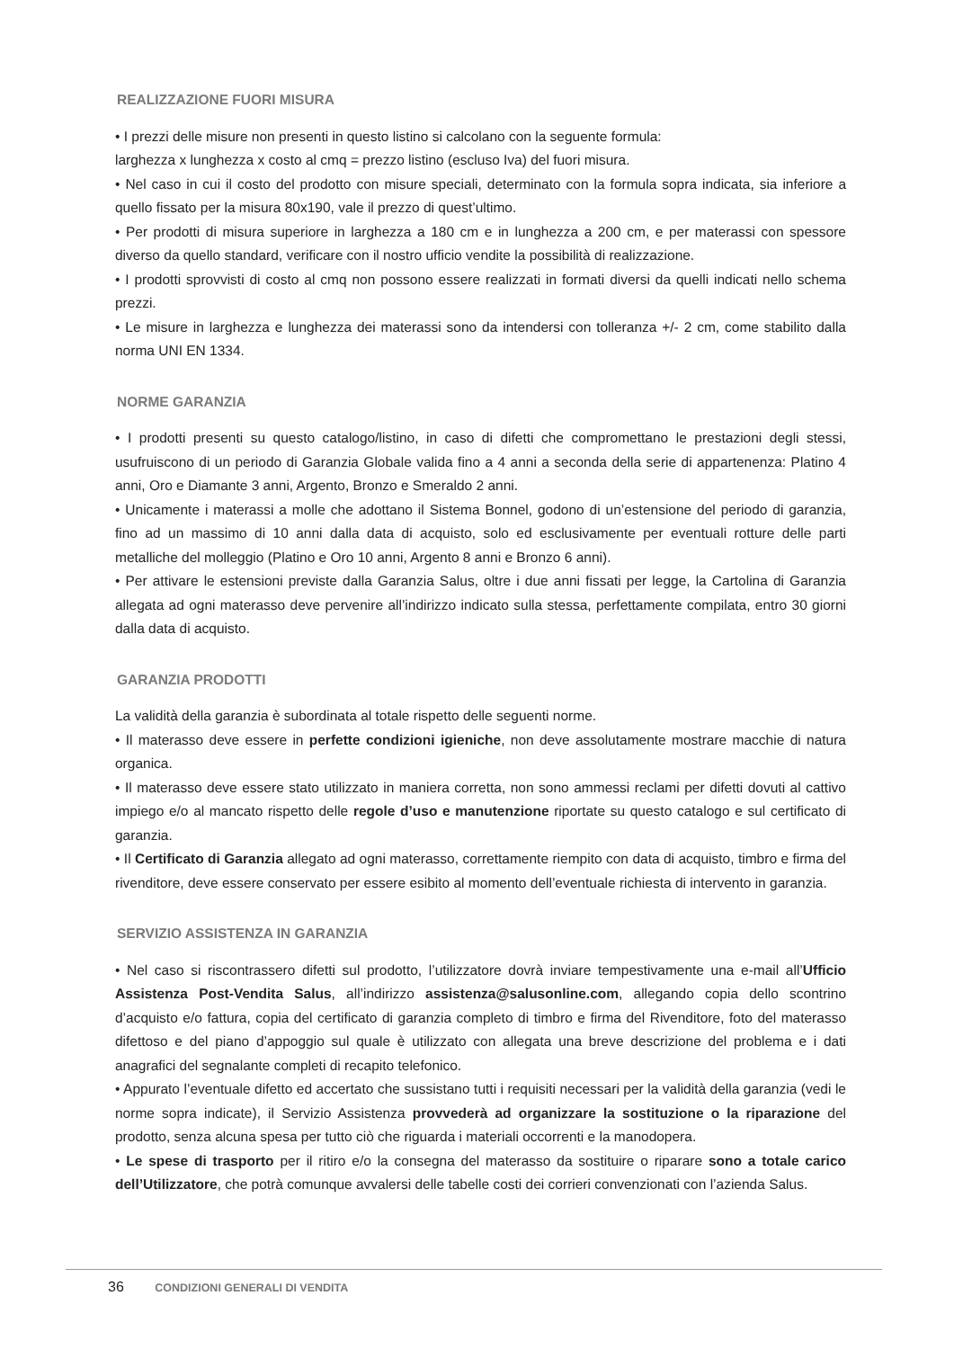REALIZZAZIONE FUORI MISURA
• I prezzi delle misure non presenti in questo listino si calcolano con la seguente formula:
larghezza x lunghezza x costo al cmq = prezzo listino (escluso Iva) del fuori misura.
• Nel caso in cui il costo del prodotto con misure speciali, determinato con la formula sopra indicata, sia inferiore a quello fissato per la misura 80x190, vale il prezzo di quest’ultimo.
• Per prodotti di misura superiore in larghezza a 180 cm e in lunghezza a 200 cm, e per materassi con spessore diverso da quello standard, verificare con il nostro ufficio vendite la possibilità di realizzazione.
• I prodotti sprovvisti di costo al cmq non possono essere realizzati in formati diversi da quelli indicati nello schema prezzi.
• Le misure in larghezza e lunghezza dei materassi sono da intendersi con tolleranza +/- 2 cm, come stabilito dalla norma UNI EN 1334.
NORME GARANZIA
• I prodotti presenti su questo catalogo/listino, in caso di difetti che compromettano le prestazioni degli stessi, usufruiscono di un periodo di Garanzia Globale valida fino a 4 anni a seconda della serie di appartenenza: Platino 4 anni, Oro e Diamante 3 anni, Argento, Bronzo e Smeraldo 2 anni.
• Unicamente i materassi a molle che adottano il Sistema Bonnel, godono di un’estensione del periodo di garanzia, fino ad un massimo di 10 anni dalla data di acquisto, solo ed esclusivamente per eventuali rotture delle parti metalliche del molleggio (Platino e Oro 10 anni, Argento 8 anni e Bronzo 6 anni).
• Per attivare le estensioni previste dalla Garanzia Salus, oltre i due anni fissati per legge, la Cartolina di Garanzia allegata ad ogni materasso deve pervenire all’indirizzo indicato sulla stessa, perfettamente compilata, entro 30 giorni dalla data di acquisto.
GARANZIA PRODOTTI
La validità della garanzia è subordinata al totale rispetto delle seguenti norme.
• Il materasso deve essere in perfette condizioni igieniche, non deve assolutamente mostrare macchie di natura organica.
• Il materasso deve essere stato utilizzato in maniera corretta, non sono ammessi reclami per difetti dovuti al cattivo impiego e/o al mancato rispetto delle regole d’uso e manutenzione riportate su questo catalogo e sul certificato di garanzia.
• Il Certificato di Garanzia allegato ad ogni materasso, correttamente riempito con data di acquisto, timbro e firma del rivenditore, deve essere conservato per essere esibito al momento dell’eventuale richiesta di intervento in garanzia.
SERVIZIO ASSISTENZA IN GARANZIA
• Nel caso si riscontrassero difetti sul prodotto, l’utilizzatore dovrà inviare tempestivamente una e-mail all’Ufficio Assistenza Post-Vendita Salus, all’indirizzo assistenza@salusonline.com, allegando copia dello scontrino d’acquisto e/o fattura, copia del certificato di garanzia completo di timbro e firma del Rivenditore, foto del materasso difettoso e del piano d’appoggio sul quale è utilizzato con allegata una breve descrizione del problema e i dati anagrafici del segnalante completi di recapito telefonico.
• Appurato l’eventuale difetto ed accertato che sussistano tutti i requisiti necessari per la validità della garanzia (vedi le norme sopra indicate), il Servizio Assistenza provvederà ad organizzare la sostituzione o la riparazione del prodotto, senza alcuna spesa per tutto ciò che riguarda i materiali occorrenti e la manodopera.
• Le spese di trasporto per il ritiro e/o la consegna del materasso da sostituire o riparare sono a totale carico dell’Utilizzatore, che potrà comunque avvalersi delle tabelle costi dei corrieri convenzionati con l’azienda Salus.
36 CONDIZIONI GENERALI DI VENDITA